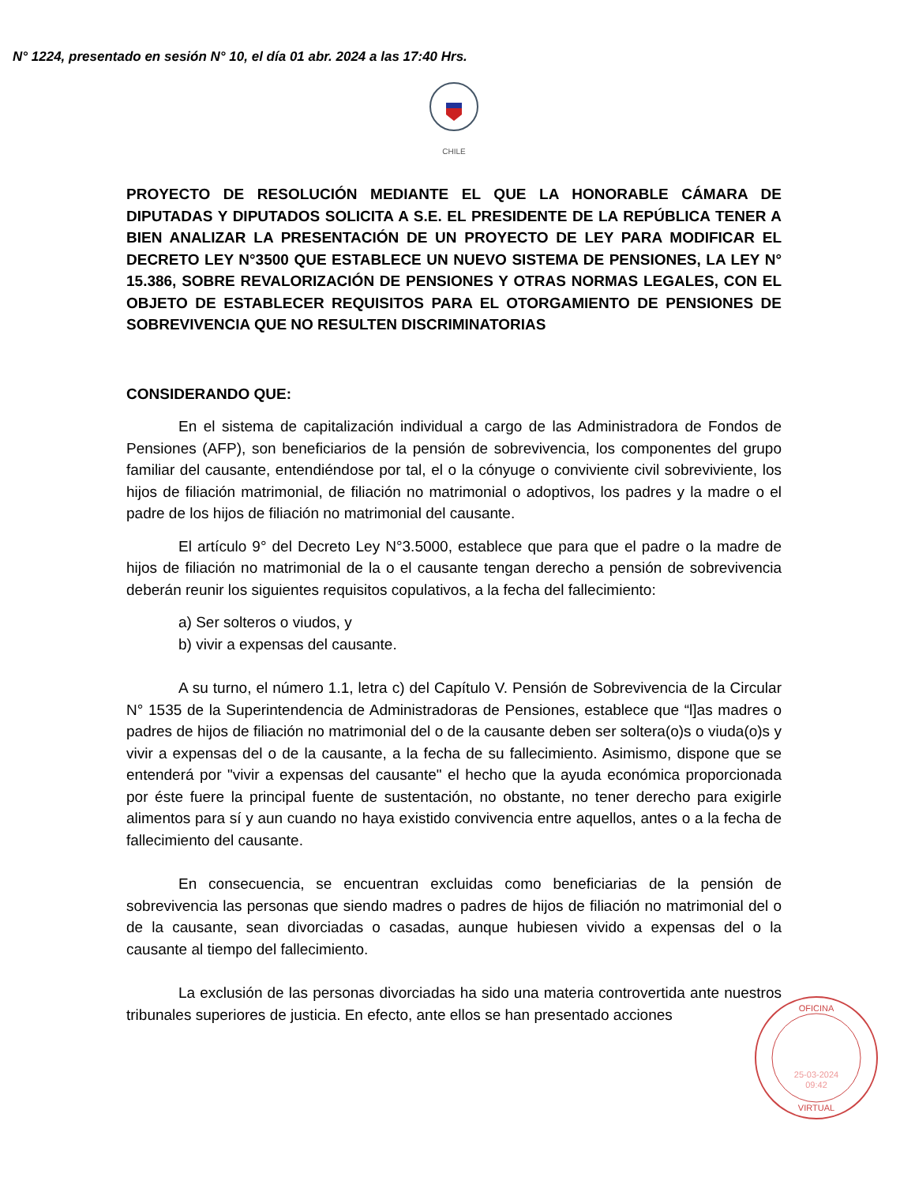N° 1224, presentado en sesión N° 10, el día 01 abr. 2024 a las 17:40 Hrs.
CHILE
PROYECTO DE RESOLUCIÓN MEDIANTE EL QUE LA HONORABLE CÁMARA DE DIPUTADAS Y DIPUTADOS SOLICITA A S.E. EL PRESIDENTE DE LA REPÚBLICA TENER A BIEN ANALIZAR LA PRESENTACIÓN DE UN PROYECTO DE LEY PARA MODIFICAR EL DECRETO LEY N°3500 QUE ESTABLECE UN NUEVO SISTEMA DE PENSIONES, LA LEY N° 15.386, SOBRE REVALORIZACIÓN DE PENSIONES Y OTRAS NORMAS LEGALES, CON EL OBJETO DE ESTABLECER REQUISITOS PARA EL OTORGAMIENTO DE PENSIONES DE SOBREVIVENCIA QUE NO RESULTEN DISCRIMINATORIAS
CONSIDERANDO QUE:
En el sistema de capitalización individual a cargo de las Administradora de Fondos de Pensiones (AFP), son beneficiarios de la pensión de sobrevivencia, los componentes del grupo familiar del causante, entendiéndose por tal, el o la cónyuge o conviviente civil sobreviviente, los hijos de filiación matrimonial, de filiación no matrimonial o adoptivos, los padres y la madre o el padre de los hijos de filiación no matrimonial del causante.
El artículo 9° del Decreto Ley N°3.5000, establece que para que el padre o la madre de hijos de filiación no matrimonial de la o el causante tengan derecho a pensión de sobrevivencia deberán reunir los siguientes requisitos copulativos, a la fecha del fallecimiento:
a) Ser solteros o viudos, y
b) vivir a expensas del causante.
A su turno, el número 1.1, letra c) del Capítulo V. Pensión de Sobrevivencia de la Circular N° 1535 de la Superintendencia de Administradoras de Pensiones, establece que “l]as madres o padres de hijos de filiación no matrimonial del o de la causante deben ser soltera(o)s o viuda(o)s y vivir a expensas del o de la causante, a la fecha de su fallecimiento. Asimismo, dispone que se entenderá por "vivir a expensas del causante" el hecho que la ayuda económica proporcionada por éste fuere la principal fuente de sustentación, no obstante, no tener derecho para exigirle alimentos para sí y aun cuando no haya existido convivencia entre aquellos, antes o a la fecha de fallecimiento del causante.
En consecuencia, se encuentran excluidas como beneficiarias de la pensión de sobrevivencia las personas que siendo madres o padres de hijos de filiación no matrimonial del o de la causante, sean divorciadas o casadas, aunque hubiesen vivido a expensas del o la causante al tiempo del fallecimiento.
La exclusión de las personas divorciadas ha sido una materia controvertida ante nuestros tribunales superiores de justicia. En efecto, ante ellos se han presentado acciones
OFICINA
25-03-2024
09:42
VIRTUAL